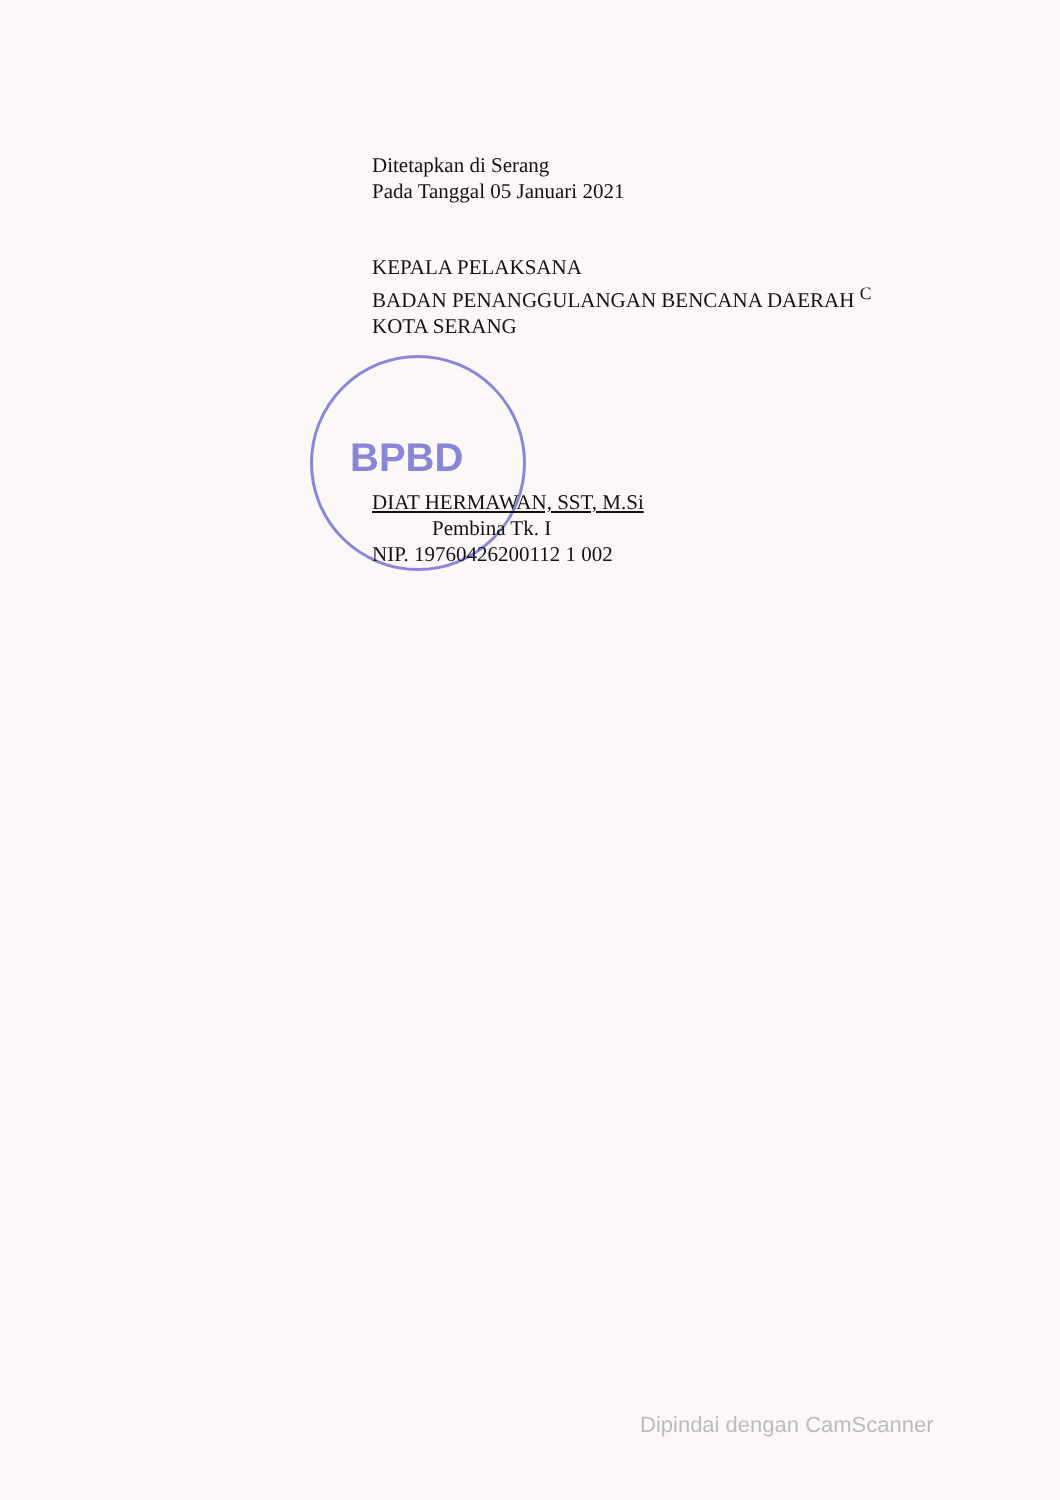BPBD
Ditetapkan di Serang
Pada Tanggal 05 Januari 2021
KEPALA PELAKSANA
BADAN PENANGGULANGAN BENCANA DAERAH <sup>C</sup>
KOTA SERANG
DIAT HERMAWAN, SST, M.Si
Pembina Tk. I
NIP. 19760426200112 1 002
Dipindai dengan CamScanner